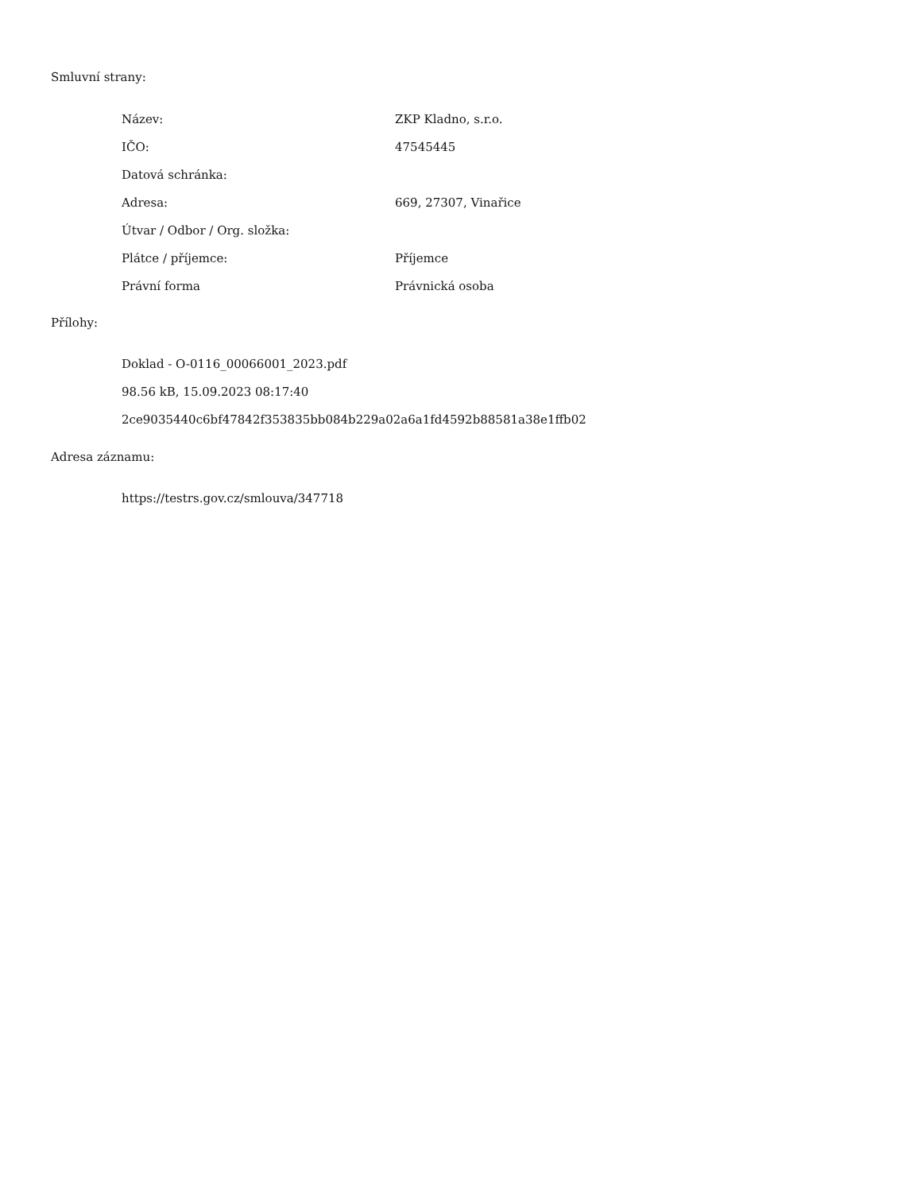Smluvní strany:
| Název: | ZKP Kladno, s.r.o. |
| IČO: | 47545445 |
| Datová schránka: | |
| Adresa: | 669, 27307, Vinařice |
| Útvar / Odbor / Org. složka: | |
| Plátce / příjemce: | Příjemce |
| Právní forma | Právnická osoba |
Přílohy:
Doklad - O-0116_00066001_2023.pdf
98.56 kB, 15.09.2023 08:17:40
2ce9035440c6bf47842f353835bb084b229a02a6a1fd4592b88581a38e1ffb02
Adresa záznamu:
https://testrs.gov.cz/smlouva/347718